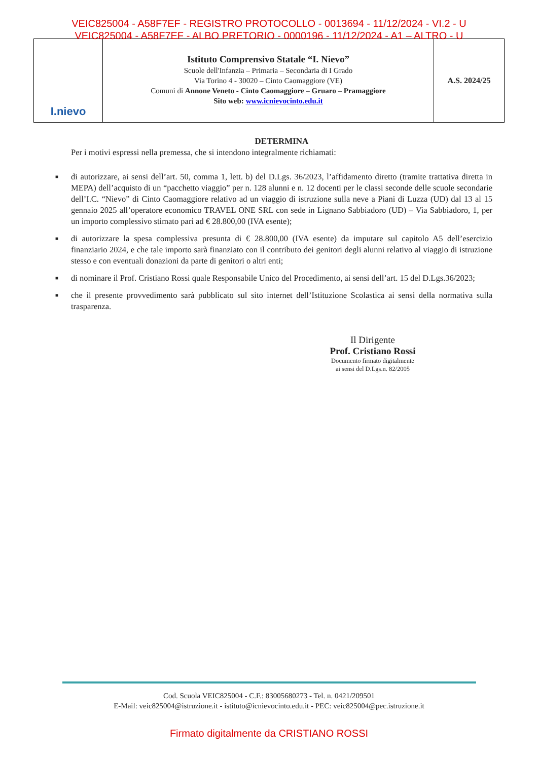VEIC825004 - A58F7EF - REGISTRO PROTOCOLLO - 0013694 - 11/12/2024 - VI.2 - U
VEIC825004 - A58F7EF - ALBO PRETORIO - 0000196 - 11/12/2024 - A1 – ALTRO - U
I.nievo
Istituto Comprensivo Statale “I. Nievo”
Scuole dell'Infanzia – Primaria – Secondaria di I Grado
Via Torino 4 - 30020 – Cinto Caomaggiore (VE)
Comuni di Annone Veneto - Cinto Caomaggiore – Gruaro – Pramaggiore
Sito web: www.icnievocinto.edu.it
A.S. 2024/25
DETERMINA
Per i motivi espressi nella premessa, che si intendono integralmente richiamati:
■ di autorizzare, ai sensi dell’art. 50, comma 1, lett. b) del D.Lgs. 36/2023, l’affidamento diretto (tramite trattativa diretta in MEPA) dell’acquisto di un “pacchetto viaggio” per n. 128 alunni e n. 12 docenti per le classi seconde delle scuole secondarie dell’I.C. “Nievo” di Cinto Caomaggiore relativo ad un viaggio di istruzione sulla neve a Piani di Luzza (UD) dal 13 al 15 gennaio 2025 all’operatore economico TRAVEL ONE SRL con sede in Lignano Sabbiadoro (UD) – Via Sabbiadoro, 1, per un importo complessivo stimato pari ad € 28.800,00 (IVA esente);
■ di autorizzare la spesa complessiva presunta di € 28.800,00 (IVA esente) da imputare sul capitolo A5 dell’esercizio finanziario 2024, e che tale importo sarà finanziato con il contributo dei genitori degli alunni relativo al viaggio di istruzione stesso e con eventuali donazioni da parte di genitori o altri enti;
■ di nominare il Prof. Cristiano Rossi quale Responsabile Unico del Procedimento, ai sensi dell’art. 15 del D.Lgs.36/2023;
■ che il presente provvedimento sarà pubblicato sul sito internet dell’Istituzione Scolastica ai sensi della normativa sulla trasparenza.
Il Dirigente
Prof. Cristiano Rossi
Documento firmato digitalmente
ai sensi del D.Lgs.n. 82/2005
Cod. Scuola VEIC825004 - C.F.: 83005680273 - Tel. n. 0421/209501
E-Mail: veic825004@istruzione.it - istituto@icnievocinto.edu.it - PEC: veic825004@pec.istruzione.it
Firmato digitalmente da CRISTIANO ROSSI